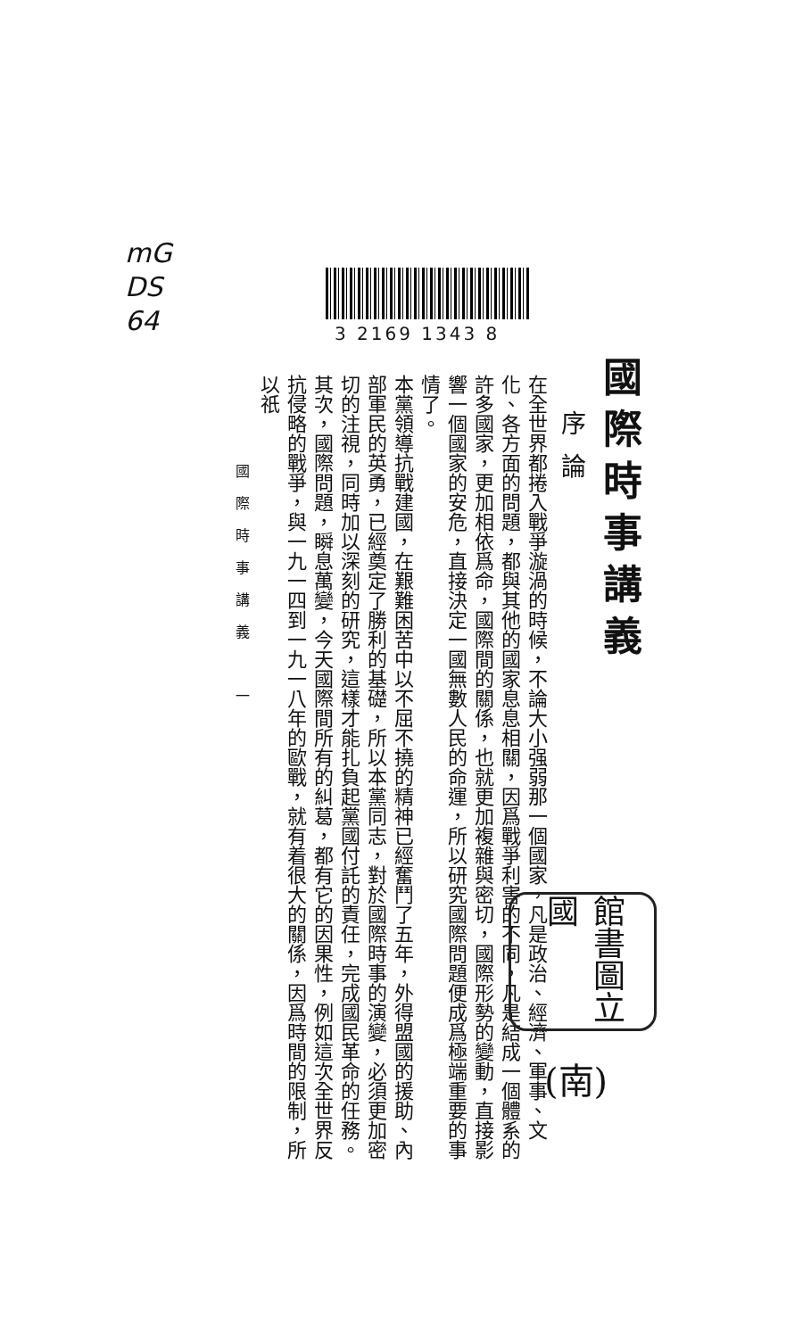mG
DS
64
3 2169 1343 8
國際時事講義
序論
在全世界都捲入戰爭漩渦的時候，不論大小强弱那一個國家，凡是政治、經濟、軍事、文化、各方面的問題，都與其他的國家息息相關，因爲戰爭利害的不同，凡是結成一個體系的許多國家，更加相依爲命，國際間的關係，也就更加複雜與密切，國際形勢的變動，直接影響一個國家的安危，直接決定一國無數人民的命運，所以研究國際問題便成爲極端重要的事情了。
本黨領導抗戰建國，在艱難困苦中以不屈不撓的精神已經奮鬥了五年，外得盟國的援助、內部軍民的英勇，已經奠定了勝利的基礎，所以本黨同志，對於國際時事的演變，必須更加密切的注視，同時加以深刻的研究，這樣才能扎負起黨國付託的責任，完成國民革命的任務。
其次，國際問題，瞬息萬變，今天國際間所有的糾葛，都有它的因果性，例如這次全世界反抗侵略的戰爭，與一九一四到一九一八年的歐戰，就有着很大的關係，因爲時間的限制，所以祇
國際時事講義　一
館書圖立國
(南)